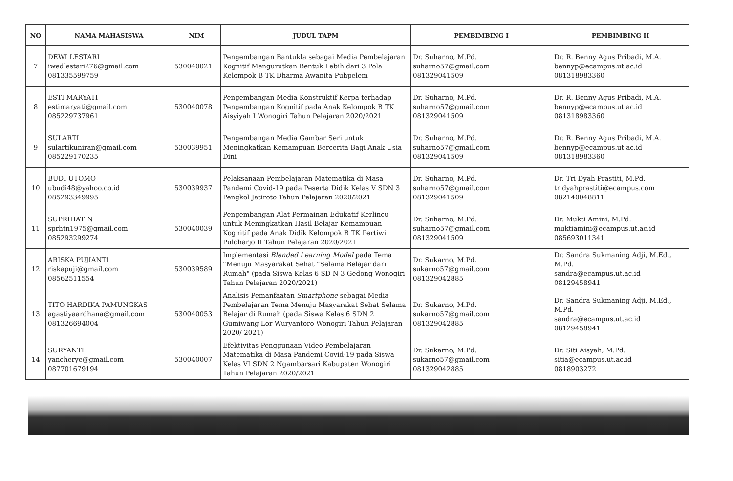| NO | NAMA MAHASISWA | NIM | JUDUL TAPM | PEMBIMBING I | PEMBIMBING II |
| --- | --- | --- | --- | --- | --- |
| 7 | DEWI LESTARI iwedlestari276@gmail.com 081335599759 | 530040021 | Pengembangan Bantukla sebagai Media Pembelajaran Kognitif Mengurutkan Bentuk Lebih dari 3 Pola Kelompok B TK Dharma Awanita Puhpelem | Dr. Suharno, M.Pd. suharno57@gmail.com 081329041509 | Dr. R. Benny Agus Pribadi, M.A. bennyp@ecampus.ut.ac.id 081318983360 |
| 8 | ESTI MARYATI estimaryati@gmail.com 085229737961 | 530040078 | Pengembangan Media Konstruktif Kerpa terhadap Pengembangan Kognitif pada Anak Kelompok B TK Aisyiyah I Wonogiri Tahun Pelajaran 2020/2021 | Dr. Suharno, M.Pd. suharno57@gmail.com 081329041509 | Dr. R. Benny Agus Pribadi, M.A. bennyp@ecampus.ut.ac.id 081318983360 |
| 9 | SULARTI sulartikuniran@gmail.com 085229170235 | 530039951 | Pengembangan Media Gambar Seri untuk Meningkatkan Kemampuan Bercerita Bagi Anak Usia Dini | Dr. Suharno, M.Pd. suharno57@gmail.com 081329041509 | Dr. R. Benny Agus Pribadi, M.A. bennyp@ecampus.ut.ac.id 081318983360 |
| 10 | BUDI UTOMO ubudi48@yahoo.co.id 085293349995 | 530039937 | Pelaksanaan Pembelajaran Matematika di Masa Pandemi Covid-19 pada Peserta Didik Kelas V SDN 3 Pengkol Jatiroto Tahun Pelajaran 2020/2021 | Dr. Suharno, M.Pd. suharno57@gmail.com 081329041509 | Dr. Tri Dyah Prastiti, M.Pd. tridyahprastiti@ecampus.com 082140048811 |
| 11 | SUPRIHATIN sprhtn1975@gmail.com 085293299274 | 530040039 | Pengembangan Alat Permainan Edukatif Kerlincu untuk Meningkatkan Hasil Belajar Kemampuan Kognitif pada Anak Didik Kelompok B TK Pertiwi Puloharjo II Tahun Pelajaran 2020/2021 | Dr. Suharno, M.Pd. suharno57@gmail.com 081329041509 | Dr. Mukti Amini, M.Pd. muktiamini@ecampus.ut.ac.id 085693011341 |
| 12 | ARISKA PUJIANTI riskapuji@gmail.com 08562511554 | 530039589 | Implementasi Blended Learning Model pada Tema “Menuju Masyarakat Sehat ”Selama Belajar dari Rumah" (pada Siswa Kelas 6 SD N 3 Gedong Wonogiri Tahun Pelajaran 2020/2021) | Dr. Sukarno, M.Pd. sukarno57@gmail.com 081329042885 | Dr. Sandra Sukmaning Adji, M.Ed., M.Pd. sandra@ecampus.ut.ac.id 08129458941 |
| 13 | TITO HARDIKA PAMUNGKAS agastiyaardhana@gmail.com 081326694004 | 530040053 | Analisis Pemanfaatan Smartphone sebagai Media Pembelajaran Tema Menuju Masyarakat Sehat Selama Belajar di Rumah (pada Siswa Kelas 6 SDN 2 Gumiwang Lor Wuryantoro Wonogiri Tahun Pelajaran 2020/ 2021) | Dr. Sukarno, M.Pd. sukarno57@gmail.com 081329042885 | Dr. Sandra Sukmaning Adji, M.Ed., M.Pd. sandra@ecampus.ut.ac.id 08129458941 |
| 14 | SURYANTI yancherye@gmail.com 087701679194 | 530040007 | Efektivitas Penggunaan Video Pembelajaran Matematika di Masa Pandemi Covid-19 pada Siswa Kelas VI SDN 2 Ngambarsari Kabupaten Wonogiri Tahun Pelajaran 2020/2021 | Dr. Sukarno, M.Pd. sukarno57@gmail.com 081329042885 | Dr. Siti Aisyah, M.Pd. sitia@ecampus.ut.ac.id 0818903272 |